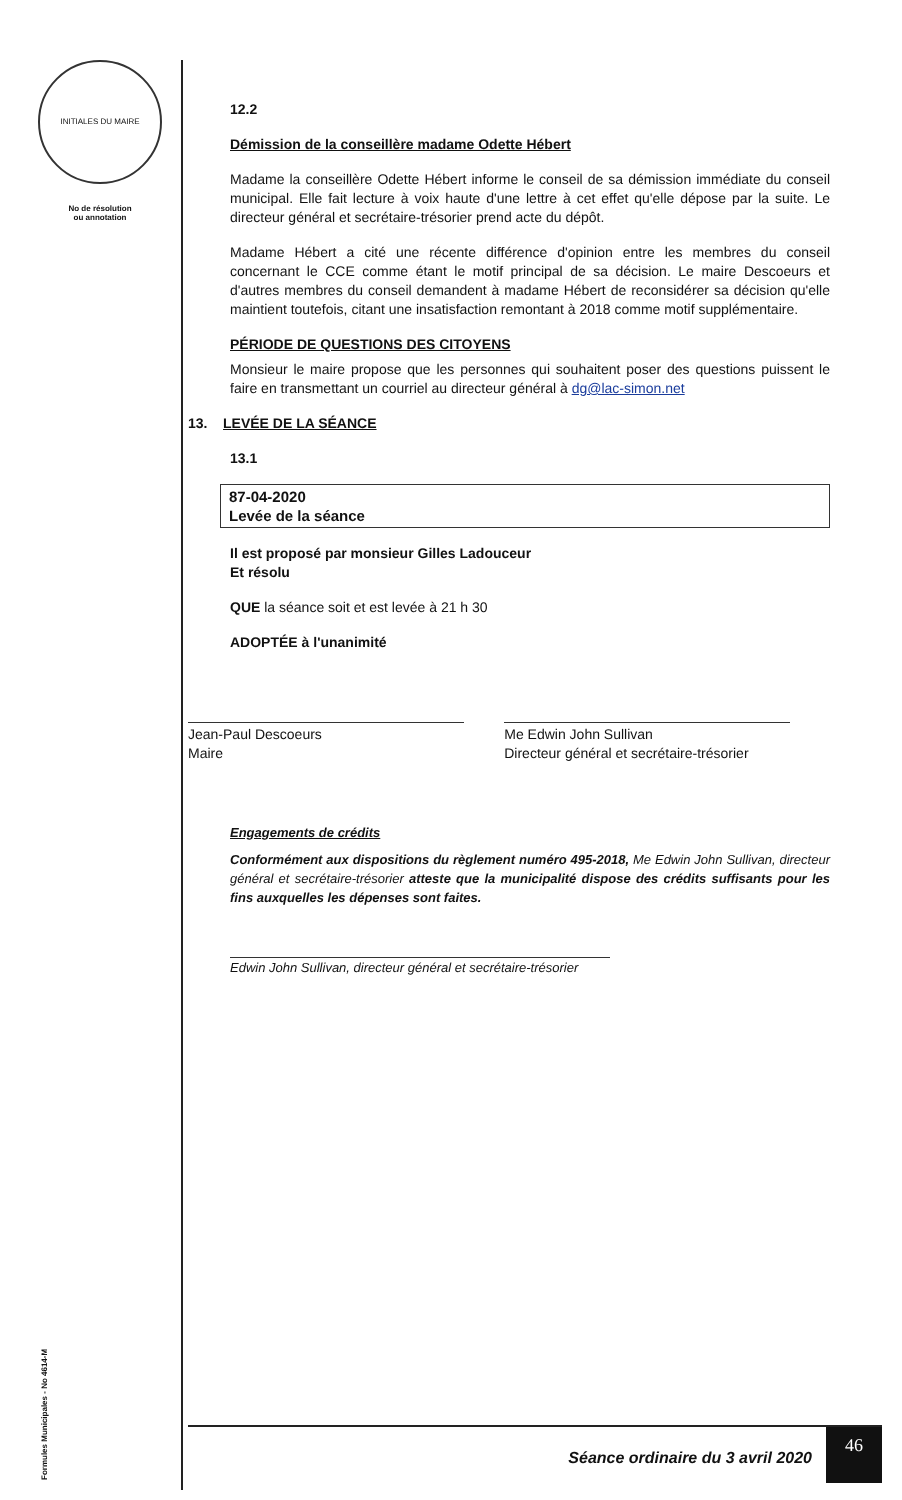INITIALES DU MAIRE
No de résolution
ou annotation
12.2
Démission de la conseillère madame Odette Hébert
Madame la conseillère Odette Hébert informe le conseil de sa démission immédiate du conseil municipal. Elle fait lecture à voix haute d'une lettre à cet effet qu'elle dépose par la suite. Le directeur général et secrétaire-trésorier prend acte du dépôt.
Madame Hébert a cité une récente différence d'opinion entre les membres du conseil concernant le CCE comme étant le motif principal de sa décision. Le maire Descoeurs et d'autres membres du conseil demandent à madame Hébert de reconsidérer sa décision qu'elle maintient toutefois, citant une insatisfaction remontant à 2018 comme motif supplémentaire.
PÉRIODE DE QUESTIONS DES CITOYENS
Monsieur le maire propose que les personnes qui souhaitent poser des questions puissent le faire en transmettant un courriel au directeur général à dg@lac-simon.net
13. LEVÉE DE LA SÉANCE
13.1
87-04-2020
Levée de la séance
Il est proposé par monsieur Gilles Ladouceur
Et résolu
QUE la séance soit et est levée à 21 h 30
ADOPTÉE à l'unanimité
Jean-Paul Descoeurs
Maire
Me Edwin John Sullivan
Directeur général et secrétaire-trésorier
Engagements de crédits
Conformément aux dispositions du règlement numéro 495-2018, Me Edwin John Sullivan, directeur général et secrétaire-trésorier atteste que la municipalité dispose des crédits suffisants pour les fins auxquelles les dépenses sont faites.
Edwin John Sullivan, directeur général et secrétaire-trésorier
Séance ordinaire du 3 avril 2020
46
Formules Municipales - No 4614-M